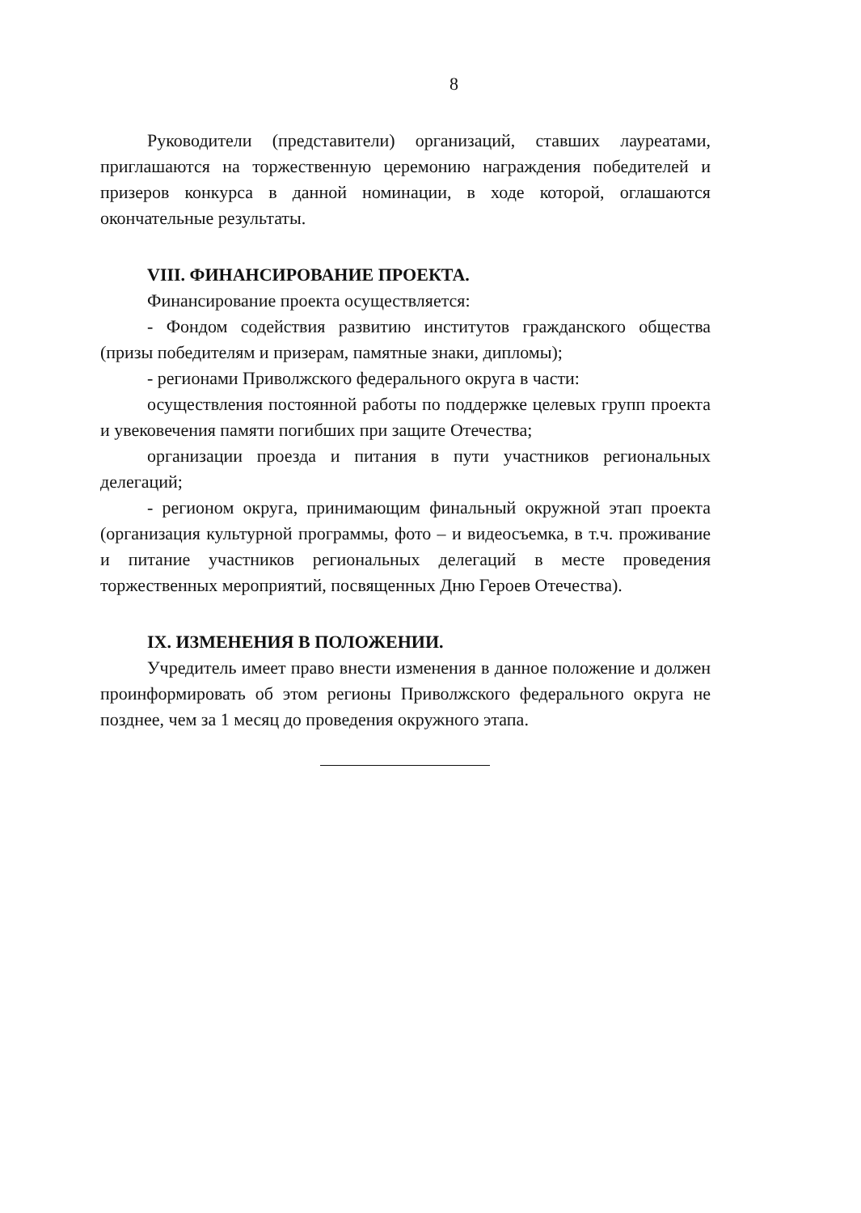8
Руководители (представители) организаций, ставших лауреатами, приглашаются на торжественную церемонию награждения победителей и призеров конкурса в данной номинации, в ходе которой, оглашаются окончательные результаты.
VIII. ФИНАНСИРОВАНИЕ ПРОЕКТА.
Финансирование проекта осуществляется:
- Фондом содействия развитию институтов гражданского общества (призы победителям и призерам, памятные знаки, дипломы);
- регионами Приволжского федерального округа в части:
осуществления постоянной работы по поддержке целевых групп проекта и увековечения памяти погибших при защите Отечества;
организации проезда и питания в пути участников региональных делегаций;
- регионом округа, принимающим финальный окружной этап проекта (организация культурной программы, фото – и видеосъемка, в т.ч. проживание и питание участников региональных делегаций в месте проведения торжественных мероприятий, посвященных Дню Героев Отечества).
IX. ИЗМЕНЕНИЯ В ПОЛОЖЕНИИ.
Учредитель имеет право внести изменения в данное положение и должен проинформировать об этом регионы Приволжского федерального округа не позднее, чем за 1 месяц до проведения окружного этапа.